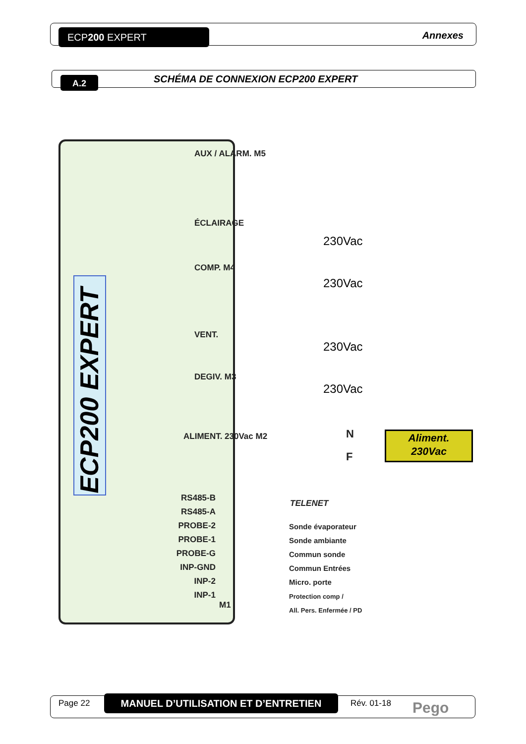ECP200 EXPERT Annexes
A.2
SCHÉMA DE CONNEXION ECP200 EXPERT
ECP200 EXPERT
AUX / ALARM. M5
ÉCLAIRAGE
COMP. M4
VENT.
DEGIV. M3
ALIMENT. 230Vac M2
230Vac
230Vac
230Vac
230Vac
N
F
Aliment.
230Vac
RS485-B
RS485-A
PROBE-2
PROBE-1
PROBE-G
INP-GND
INP-2
INP-1
M1
TELENET
Sonde évaporateur
Sonde ambiante
Commun sonde
Commun Entrées
Micro. porte
Protection comp /
All. Pers. Enfermée / PD
Page 22 MANUEL D’UTILISATION ET D’ENTRETIEN Rév. 01-18 Pego